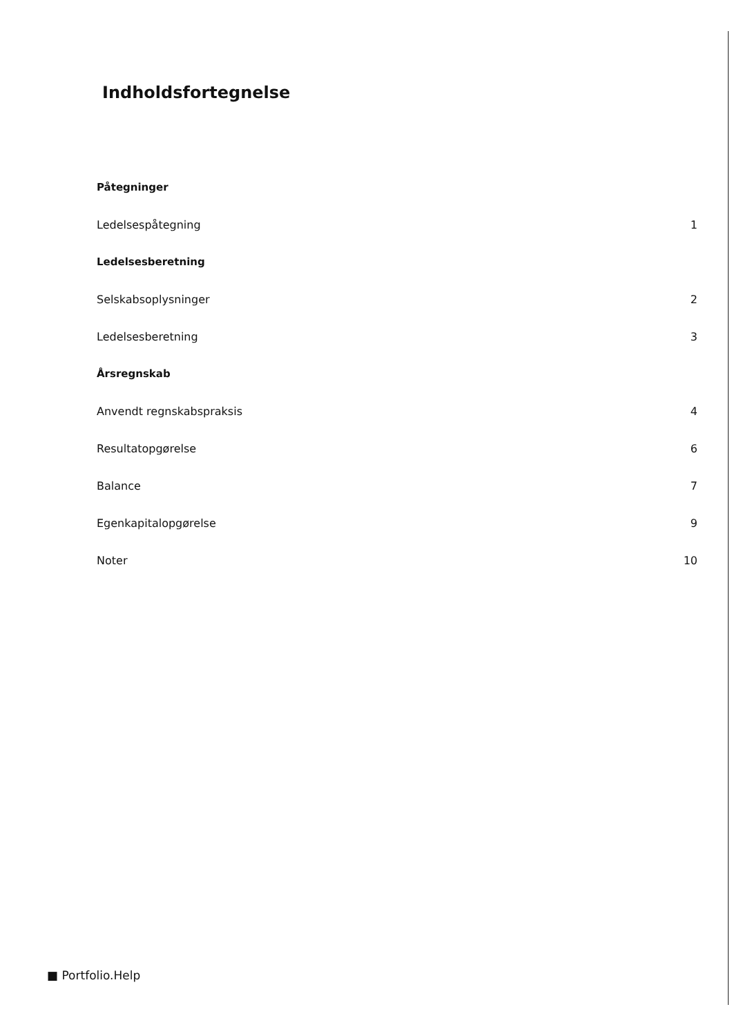Indholdsfortegnelse
Påtegninger
Ledelsespåtegning 1
Ledelsesberetning
Selskabsoplysninger 2
Ledelsesberetning 3
Årsregnskab
Anvendt regnskabspraksis 4
Resultatopgørelse 6
Balance 7
Egenkapitalopgørelse 9
Noter 10
■ Portfolio.Help